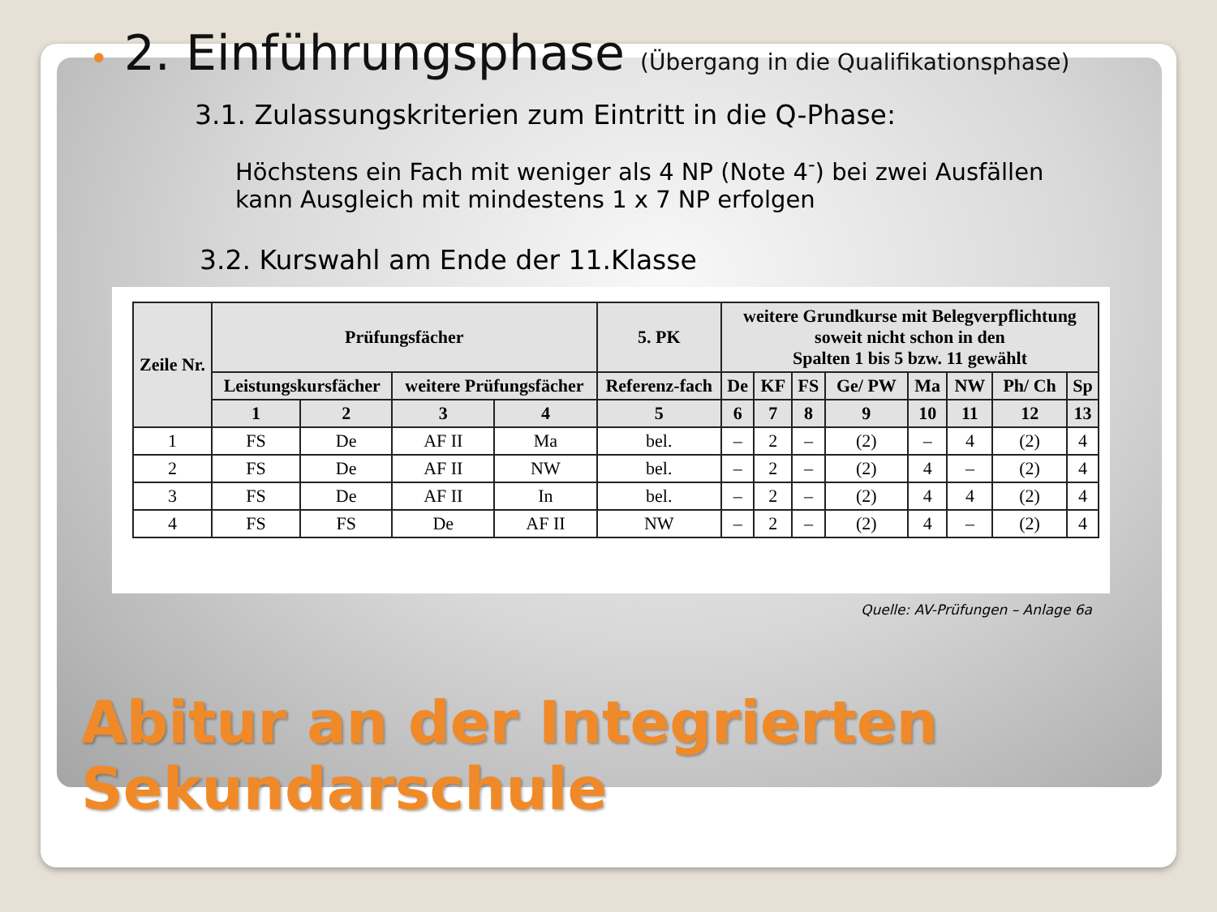• 2. Einführungsphase (Übergang in die Qualifikationsphase)
3.1. Zulassungskriterien zum Eintritt in die Q-Phase:
Höchstens ein Fach mit weniger als 4 NP (Note 4<sup>-</sup>) bei zwei Ausfällen kann Ausgleich mit mindestens 1 x 7 NP erfolgen
3.2. Kurswahl am Ende der 11.Klasse
| Zeile Nr. | Prüfungsfächer | | | | 5. PK | weitere Grundkurse mit Belegverpflichtung soweit nicht schon in den Spalten 1 bis 5 bzw. 11 gewählt | | | | | | | |
| --- | --- | --- | --- | --- | --- | --- | --- | --- | --- | --- | --- | --- | --- |
| | Leistungskursfächer | | weitere Prüfungsfächer | | Referenz-fach | De | KF | FS | Ge/ PW | Ma | NW | Ph/ Ch | Sp |
| | 1 | 2 | 3 | 4 | 5 | 6 | 7 | 8 | 9 | 10 | 11 | 12 | 13 |
| 1 | FS | De | AF II | Ma | bel. | – | 2 | – | (2) | – | 4 | (2) | 4 |
| 2 | FS | De | AF II | NW | bel. | – | 2 | – | (2) | 4 | – | (2) | 4 |
| 3 | FS | De | AF II | In | bel. | – | 2 | – | (2) | 4 | 4 | (2) | 4 |
| 4 | FS | FS | De | AF II | NW | – | 2 | – | (2) | 4 | – | (2) | 4 |
Quelle: AV-Prüfungen – Anlage 6a
Abitur an der Integrierten
Sekundarschule